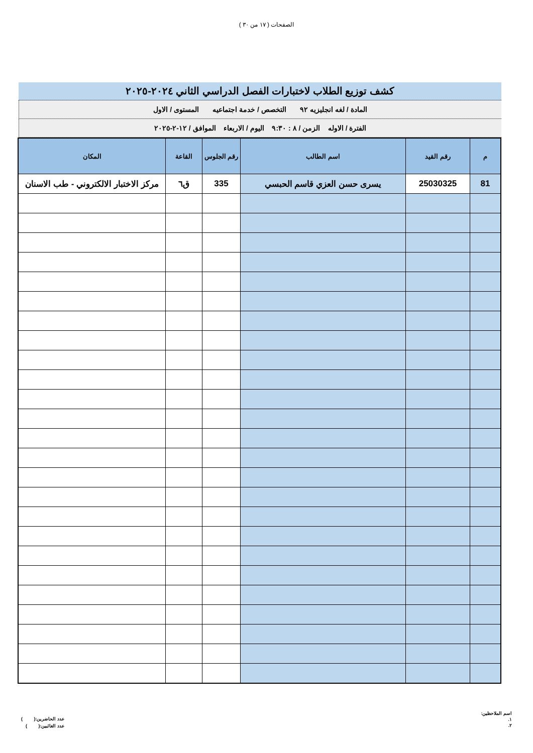الصفحات ( ١٧ من ٣٠ )
كشف توزيع الطلاب لاختبارات الفصل الدراسي الثاني ٢٠٢٤-٢٠٢٥
المادة / لغه انجليزيه ٩٢ التخصص / خدمة اجتماعيه المستوى / الاول
الفترة / الاوله الزمن / ٨ : ٩:٣٠ اليوم / الاربعاء الموافق / ١٢-٢-٢٠٢٥
| م | رقم القيد | اسم الطالب | رقم الجلوس | القاعة | المكان |
| --- | --- | --- | --- | --- | --- |
| 81 | 25030325 | يسرى حسن العزي قاسم الحبسي | 335 | ق٦ | مركز الاختبار الالكتروني - طب الاسنان |
اسم الملاحظين:
١.
٢.
عدد الحاضرين:( )
عدد الغائبين:( )